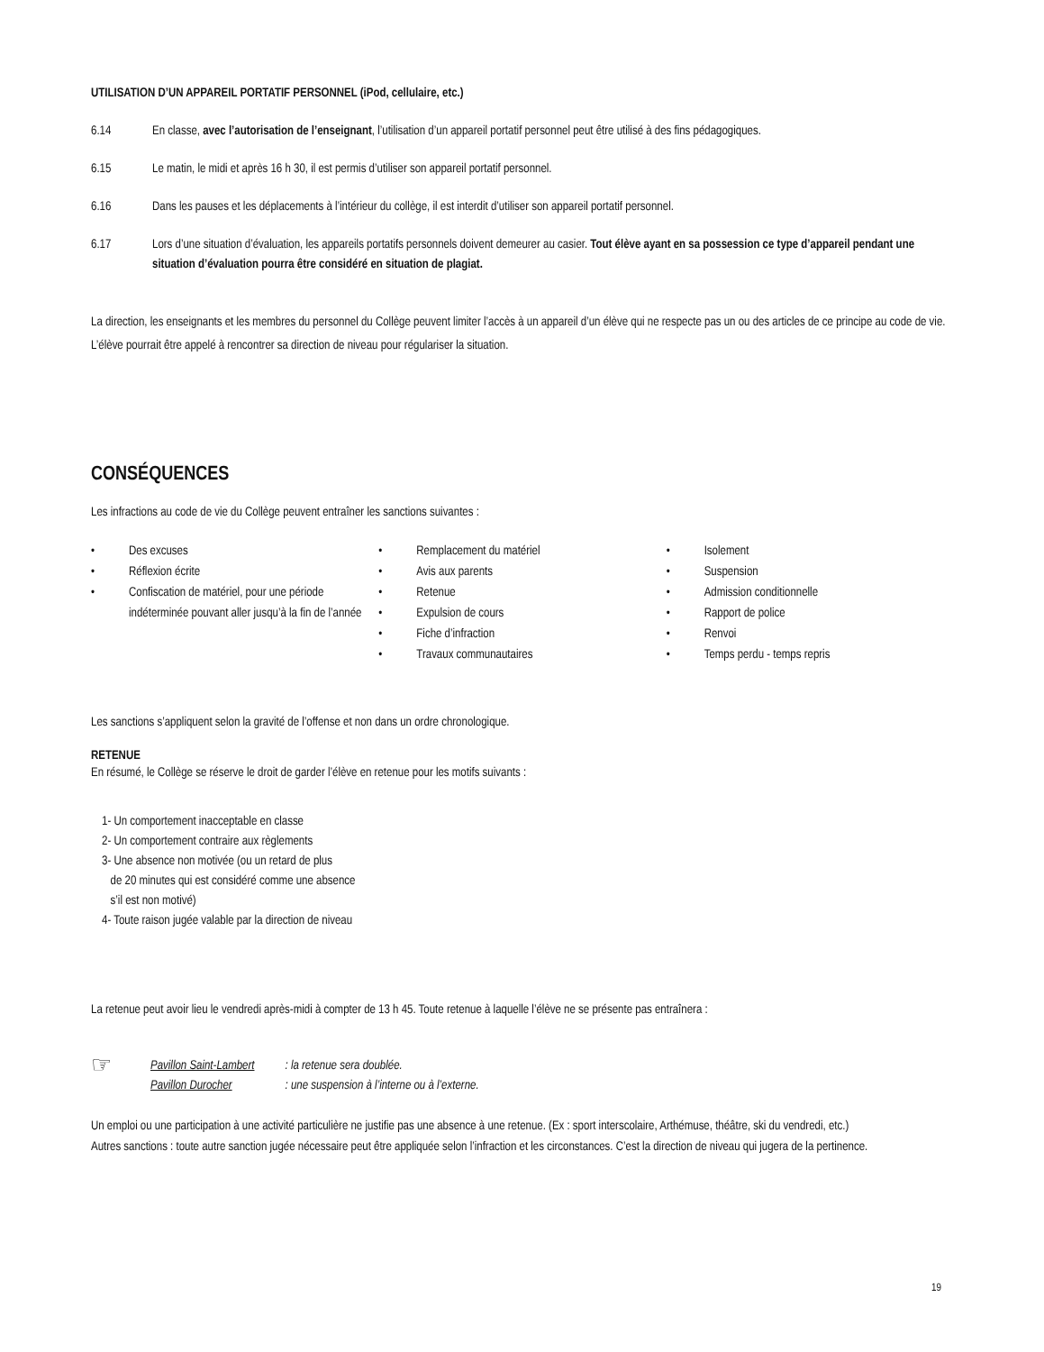UTILISATION D’UN APPAREIL PORTATIF PERSONNEL (iPod, cellulaire, etc.)
6.14 En classe, avec l’autorisation de l’enseignant, l’utilisation d’un appareil portatif personnel peut être utilisé à des fins pédagogiques.
6.15 Le matin, le midi et après 16 h 30, il est permis d’utiliser son appareil portatif personnel.
6.16 Dans les pauses et les déplacements à l’intérieur du collège, il est interdit d’utiliser son appareil portatif personnel.
6.17 Lors d’une situation d’évaluation, les appareils portatifs personnels doivent demeurer au casier. Tout élève ayant en sa possession ce type d’appareil pendant une situation d’évaluation pourra être considéré en situation de plagiat.
La direction, les enseignants et les membres du personnel du Collège peuvent limiter l’accès à un appareil d’un élève qui ne respecte pas un ou des articles de ce principe au code de vie. L’élève pourrait être appelé à rencontrer sa direction de niveau pour régulariser la situation.
CONSÉQUENCES
Les infractions au code de vie du Collège peuvent entraîner les sanctions suivantes :
• Des excuses
• Réflexion écrite
• Confiscation de matériel, pour une période indéterminée pouvant aller jusqu’à la fin de l’année
• Remplacement du matériel
• Avis aux parents
• Retenue
• Expulsion de cours
• Fiche d’infraction
• Travaux communautaires
• Isolement
• Suspension
• Admission conditionnelle
• Rapport de police
• Renvoi
• Temps perdu - temps repris
Les sanctions s’appliquent selon la gravité de l’offense et non dans un ordre chronologique.
RETENUE
En résumé, le Collège se réserve le droit de garder l’élève en retenue pour les motifs suivants :
1- Un comportement inacceptable en classe
2- Un comportement contraire aux règlements
3- Une absence non motivée (ou un retard de plus
de 20 minutes qui est considéré comme une absence
s’il est non motivé)
4- Toute raison jugée valable par la direction de niveau
La retenue peut avoir lieu le vendredi après-midi à compter de 13 h 45. Toute retenue à laquelle l’élève ne se présente pas entraînera :
☞
Pavillon Saint-Lambert
Pavillon Durocher
: la retenue sera doublée.
: une suspension à l’interne ou à l’externe.
Un emploi ou une participation à une activité particulière ne justifie pas une absence à une retenue. (Ex : sport interscolaire, Arthémuse, théâtre, ski du vendredi, etc.)
Autres sanctions : toute autre sanction jugée nécessaire peut être appliquée selon l’infraction et les circonstances. C’est la direction de niveau qui jugera de la pertinence.
19